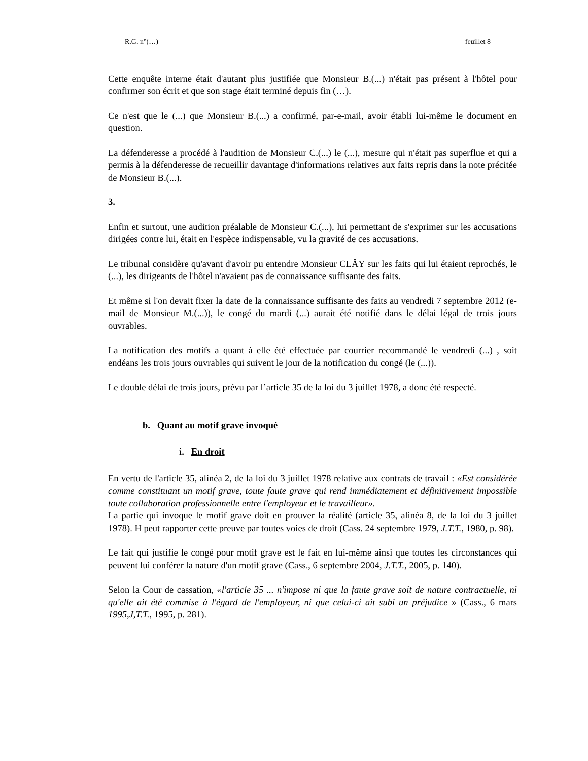R.G. n°(…) feuillet 8
Cette enquête interne était d'autant plus justifiée que Monsieur B.(...) n'était pas présent à l'hôtel pour confirmer son écrit et que son stage était terminé depuis fin (…).
Ce n'est que le (...) que Monsieur B.(...) a confirmé, par-e-mail, avoir établi lui-même le document en question.
La défenderesse a procédé à l'audition de Monsieur C.(...) le (...), mesure qui n'était pas superflue et qui a permis à la défenderesse de recueillir davantage d'informations relatives aux faits repris dans la note précitée de Monsieur B.(...).
3.
Enfin et surtout, une audition préalable de Monsieur C.(...), lui permettant de s'exprimer sur les accusations dirigées contre lui, était en l'espèce indispensable, vu la gravité de ces accusations.
Le tribunal considère qu'avant d'avoir pu entendre Monsieur CLÂY sur les faits qui lui étaient reprochés, le (...), les dirigeants de l'hôtel n'avaient pas de connaissance suffisante des faits.
Et même si l'on devait fixer la date de la connaissance suffisante des faits au vendredi 7 septembre 2012 (e-mail de Monsieur M.(...)), le congé du mardi (...) aurait été notifié dans le délai légal de trois jours ouvrables.
La notification des motifs a quant à elle été effectuée par courrier recommandé le vendredi (...) , soit endéans les trois jours ouvrables qui suivent le jour de la notification du congé (le (...)).
Le double délai de trois jours, prévu par l’article 35 de la loi du 3 juillet 1978, a donc été respecté.
b. Quant au motif grave invoqué
i. En droit
En vertu de l'article 35, alinéa 2, de la loi du 3 juillet 1978 relative aux contrats de travail : «Est considérée comme constituant un motif grave, toute faute grave qui rend immédiatement et définitivement impossible toute collaboration professionnelle entre l'employeur et le travailleur».
La partie qui invoque le motif grave doit en prouver la réalité (article 35, alinéa 8, de la loi du 3 juillet 1978). H peut rapporter cette preuve par toutes voies de droit (Cass. 24 septembre 1979, J.T.T., 1980, p. 98).
Le fait qui justifie le congé pour motif grave est le fait en lui-même ainsi que toutes les circonstances qui peuvent lui conférer la nature d'un motif grave (Cass., 6 septembre 2004, J.T.T., 2005, p. 140).
Selon la Cour de cassation, «l'article 35 ... n'impose ni que la faute grave soit de nature contractuelle, ni qu'elle ait été commise à l'égard de l'employeur, ni que celui-ci ait subi un préjudice » (Cass., 6 mars 1995,J,T.T., 1995, p. 281).